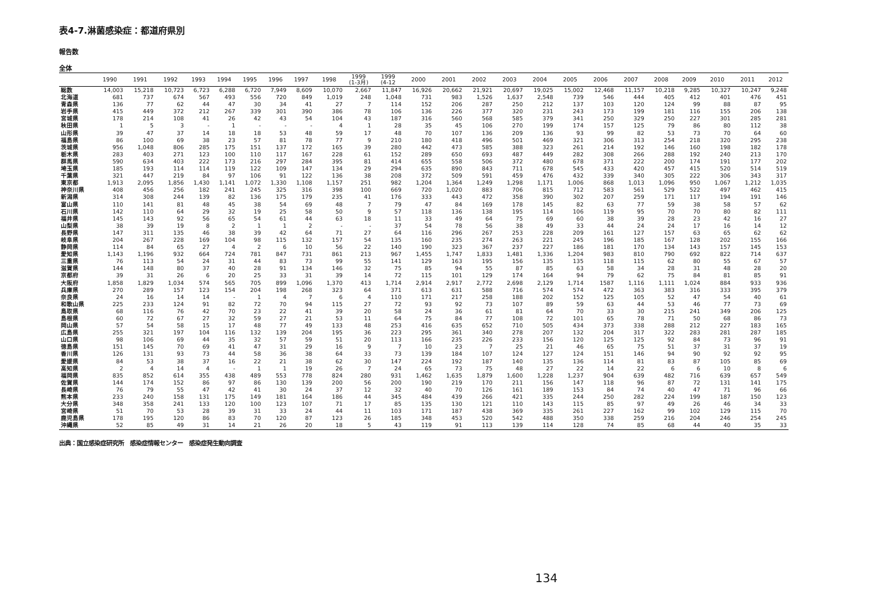表4-7.淋菌感染症：都道府県別
報告数
全体
| | 1990 | 1991 | 1992 | 1993 | 1994 | 1995 | 1996 | 1997 | 1998 | 1999 (1-3月) | 1999 (4-12 | 2000 | 2001 | 2002 | 2003 | 2004 | 2005 | 2006 | 2007 | 2008 | 2009 | 2010 | 2011 | 2012 |
| --- | --- | --- | --- | --- | --- | --- | --- | --- | --- | --- | --- | --- | --- | --- | --- | --- | --- | --- | --- | --- | --- | --- | --- | --- |
| 総数 | 14,003 | 15,218 | 10,723 | 6,723 | 6,288 | 6,720 | 7,949 | 8,609 | 10,070 | 2,667 | 11,847 | 16,926 | 20,662 | 21,921 | 20,697 | 19,025 | 15,002 | 12,468 | 11,157 | 10,218 | 9,285 | 10,327 | 10,247 | 9,248 |
| 北海道 | 681 | 737 | 674 | 567 | 493 | 556 | 720 | 849 | 1,019 | 248 | 1,048 | 731 | 983 | 1,526 | 1,637 | 2,548 | 739 | 546 | 444 | 405 | 412 | 401 | 476 | 451 |
| 青森県 | 136 | 77 | 62 | 44 | 47 | 30 | 34 | 41 | 27 | 7 | 114 | 152 | 206 | 287 | 250 | 212 | 137 | 103 | 120 | 124 | 99 | 88 | 87 | 95 |
| 岩手県 | 415 | 449 | 372 | 212 | 267 | 339 | 301 | 390 | 386 | 78 | 106 | 136 | 226 | 377 | 320 | 231 | 243 | 173 | 199 | 181 | 116 | 155 | 206 | 138 |
| 宮城県 | 178 | 214 | 108 | 41 | 26 | 42 | 43 | 54 | 104 | 43 | 187 | 316 | 560 | 568 | 585 | 379 | 341 | 250 | 329 | 250 | 227 | 301 | 285 | 281 |
| 秋田県 | 1 | 5 | 3 | - | 1 | - | - | - | 4 | 1 | 28 | 35 | 45 | 106 | 270 | 199 | 174 | 157 | 125 | 79 | 86 | 80 | 112 | 38 |
| 山形県 | 39 | 47 | 37 | 14 | 18 | 18 | 53 | 48 | 59 | 17 | 48 | 70 | 107 | 136 | 209 | 136 | 93 | 99 | 82 | 53 | 73 | 70 | 64 | 60 |
| 福島県 | 86 | 100 | 69 | 38 | 23 | 57 | 81 | 78 | 77 | 9 | 210 | 180 | 418 | 496 | 501 | 469 | 321 | 306 | 313 | 254 | 218 | 320 | 295 | 238 |
| 茨城県 | 956 | 1,048 | 806 | 285 | 175 | 151 | 137 | 172 | 165 | 39 | 280 | 442 | 473 | 585 | 388 | 323 | 261 | 214 | 192 | 146 | 160 | 198 | 182 | 178 |
| 栃木県 | 283 | 403 | 271 | 123 | 100 | 110 | 117 | 167 | 228 | 61 | 152 | 289 | 650 | 693 | 487 | 449 | 282 | 308 | 266 | 288 | 192 | 240 | 213 | 170 |
| 群馬県 | 590 | 634 | 403 | 222 | 173 | 216 | 297 | 284 | 395 | 81 | 414 | 655 | 558 | 506 | 372 | 480 | 678 | 371 | 222 | 200 | 174 | 191 | 177 | 202 |
| 埼玉県 | 185 | 193 | 114 | 114 | 119 | 122 | 109 | 147 | 134 | 29 | 294 | 635 | 890 | 843 | 711 | 678 | 545 | 433 | 420 | 457 | 415 | 520 | 514 | 519 |
| 千葉県 | 321 | 447 | 219 | 84 | 97 | 106 | 91 | 122 | 136 | 38 | 208 | 372 | 509 | 591 | 459 | 476 | 432 | 339 | 340 | 305 | 222 | 306 | 343 | 317 |
| 東京都 | 1,913 | 2,095 | 1,856 | 1,430 | 1,141 | 1,072 | 1,330 | 1,108 | 1,157 | 251 | 982 | 1,204 | 1,364 | 1,249 | 1,298 | 1,171 | 1,006 | 868 | 1,013 | 1,096 | 950 | 1,067 | 1,212 | 1,035 |
| 神奈川県 | 408 | 456 | 256 | 182 | 241 | 245 | 325 | 316 | 398 | 100 | 669 | 720 | 1,020 | 883 | 706 | 815 | 712 | 583 | 561 | 529 | 522 | 497 | 462 | 415 |
| 新潟県 | 314 | 308 | 244 | 139 | 82 | 136 | 175 | 179 | 235 | 41 | 176 | 333 | 443 | 472 | 358 | 390 | 302 | 207 | 259 | 171 | 117 | 194 | 191 | 146 |
| 富山県 | 110 | 141 | 81 | 48 | 45 | 38 | 54 | 69 | 48 | 7 | 79 | 47 | 84 | 169 | 178 | 145 | 82 | 63 | 77 | 59 | 38 | 58 | 57 | 62 |
| 石川県 | 142 | 110 | 64 | 29 | 32 | 19 | 25 | 58 | 50 | 9 | 57 | 118 | 136 | 138 | 195 | 114 | 106 | 119 | 95 | 70 | 70 | 80 | 82 | 111 |
| 福井県 | 145 | 143 | 92 | 56 | 65 | 54 | 61 | 44 | 63 | 18 | 11 | 33 | 49 | 64 | 75 | 69 | 60 | 38 | 39 | 28 | 23 | 42 | 16 | 27 |
| 山梨県 | 38 | 39 | 19 | 8 | 2 | 1 | 1 | 2 | - | - | 37 | 54 | 78 | 56 | 38 | 49 | 33 | 44 | 24 | 24 | 17 | 16 | 14 | 12 |
| 長野県 | 147 | 311 | 135 | 46 | 38 | 39 | 42 | 64 | 71 | 27 | 64 | 116 | 296 | 267 | 253 | 228 | 209 | 161 | 127 | 157 | 63 | 65 | 62 | 62 |
| 岐阜県 | 204 | 267 | 228 | 169 | 104 | 98 | 115 | 132 | 157 | 54 | 135 | 160 | 235 | 274 | 263 | 221 | 245 | 196 | 185 | 167 | 128 | 202 | 155 | 166 |
| 静岡県 | 114 | 84 | 65 | 27 | 4 | 2 | 6 | 10 | 56 | 22 | 140 | 190 | 323 | 367 | 237 | 227 | 186 | 181 | 170 | 134 | 143 | 157 | 145 | 153 |
| 愛知県 | 1,143 | 1,196 | 932 | 664 | 724 | 781 | 847 | 731 | 861 | 213 | 967 | 1,455 | 1,747 | 1,833 | 1,481 | 1,336 | 1,204 | 983 | 810 | 790 | 692 | 822 | 714 | 637 |
| 三重県 | 76 | 113 | 54 | 24 | 31 | 44 | 83 | 73 | 99 | 55 | 141 | 129 | 163 | 195 | 156 | 135 | 135 | 118 | 115 | 62 | 80 | 55 | 67 | 57 |
| 滋賀県 | 144 | 148 | 80 | 37 | 40 | 28 | 91 | 134 | 146 | 32 | 75 | 85 | 94 | 55 | 87 | 85 | 63 | 58 | 34 | 28 | 31 | 48 | 28 | 20 |
| 京都府 | 39 | 31 | 26 | 6 | 20 | 25 | 33 | 31 | 39 | 14 | 72 | 115 | 101 | 129 | 174 | 164 | 94 | 79 | 62 | 75 | 84 | 81 | 85 | 91 |
| 大阪府 | 1,858 | 1,829 | 1,034 | 574 | 565 | 705 | 899 | 1,096 | 1,370 | 413 | 1,714 | 2,914 | 2,917 | 2,772 | 2,698 | 2,129 | 1,714 | 1587 | 1,116 | 1,111 | 1,024 | 884 | 933 | 936 |
| 兵庫県 | 270 | 289 | 157 | 123 | 154 | 204 | 198 | 268 | 323 | 64 | 371 | 613 | 631 | 588 | 716 | 574 | 574 | 472 | 363 | 383 | 316 | 333 | 395 | 379 |
| 奈良県 | 24 | 16 | 14 | 14 | - | 1 | 4 | 7 | 6 | 4 | 110 | 171 | 217 | 258 | 188 | 202 | 152 | 125 | 105 | 52 | 47 | 54 | 40 | 61 |
| 和歌山県 | 225 | 233 | 124 | 91 | 82 | 72 | 70 | 94 | 115 | 27 | 72 | 93 | 92 | 73 | 107 | 89 | 59 | 63 | 44 | 53 | 46 | 77 | 73 | 69 |
| 鳥取県 | 68 | 116 | 76 | 42 | 70 | 23 | 22 | 41 | 39 | 20 | 58 | 24 | 36 | 61 | 81 | 64 | 70 | 33 | 30 | 215 | 241 | 349 | 206 | 125 |
| 島根県 | 60 | 72 | 67 | 27 | 32 | 59 | 27 | 21 | 53 | 11 | 64 | 75 | 84 | 77 | 108 | 72 | 101 | 65 | 78 | 71 | 50 | 68 | 86 | 73 |
| 岡山県 | 57 | 54 | 58 | 15 | 17 | 48 | 77 | 49 | 133 | 48 | 253 | 416 | 635 | 652 | 710 | 505 | 434 | 373 | 338 | 288 | 212 | 227 | 183 | 165 |
| 広島県 | 255 | 321 | 197 | 104 | 116 | 132 | 139 | 204 | 195 | 36 | 223 | 295 | 361 | 340 | 278 | 207 | 132 | 204 | 317 | 322 | 283 | 281 | 287 | 185 |
| 山口県 | 98 | 106 | 69 | 44 | 35 | 32 | 57 | 59 | 51 | 20 | 113 | 166 | 235 | 226 | 233 | 156 | 120 | 125 | 125 | 92 | 84 | 73 | 96 | 91 |
| 徳島県 | 151 | 145 | 70 | 69 | 41 | 47 | 31 | 29 | 16 | 9 | 7 | 10 | 23 | 7 | 25 | 21 | 46 | 65 | 75 | 51 | 37 | 31 | 37 | 19 |
| 香川県 | 126 | 131 | 93 | 73 | 44 | 58 | 36 | 38 | 64 | 33 | 73 | 139 | 184 | 107 | 124 | 127 | 124 | 151 | 146 | 94 | 90 | 92 | 92 | 95 |
| 愛媛県 | 84 | 53 | 38 | 37 | 16 | 22 | 21 | 38 | 62 | 30 | 147 | 224 | 192 | 187 | 140 | 135 | 136 | 114 | 81 | 83 | 87 | 105 | 85 | 69 |
| 高知県 | 2 | 4 | 14 | 4 | - | 1 | 1 | 19 | 26 | 7 | 24 | 65 | 73 | 75 | 48 | 27 | 22 | 14 | 22 | 6 | 6 | 10 | 8 | 6 |
| 福岡県 | 835 | 852 | 614 | 355 | 438 | 489 | 553 | 778 | 824 | 280 | 931 | 1,462 | 1,635 | 1,879 | 1,600 | 1,228 | 1,237 | 904 | 639 | 482 | 716 | 639 | 657 | 549 |
| 佐賀県 | 144 | 174 | 152 | 86 | 97 | 86 | 130 | 139 | 200 | 56 | 200 | 190 | 219 | 170 | 211 | 156 | 147 | 118 | 96 | 87 | 72 | 131 | 141 | 175 |
| 長崎県 | 76 | 79 | 55 | 47 | 42 | 41 | 30 | 24 | 37 | 12 | 32 | 40 | 70 | 126 | 161 | 189 | 153 | 84 | 74 | 40 | 47 | 71 | 96 | 66 |
| 熊本県 | 233 | 240 | 158 | 131 | 175 | 149 | 181 | 164 | 186 | 44 | 345 | 484 | 439 | 266 | 421 | 335 | 244 | 250 | 282 | 224 | 199 | 187 | 150 | 123 |
| 大分県 | 348 | 358 | 241 | 133 | 120 | 100 | 123 | 107 | 71 | 17 | 85 | 135 | 130 | 121 | 110 | 143 | 115 | 85 | 97 | 49 | 26 | 46 | 34 | 33 |
| 宮崎県 | 51 | 70 | 53 | 28 | 39 | 31 | 33 | 24 | 44 | 11 | 103 | 171 | 187 | 438 | 369 | 335 | 261 | 227 | 162 | 99 | 102 | 129 | 115 | 70 |
| 鹿児島県 | 178 | 195 | 120 | 86 | 83 | 70 | 120 | 87 | 123 | 26 | 185 | 348 | 453 | 520 | 542 | 488 | 350 | 338 | 259 | 216 | 204 | 246 | 254 | 245 |
| 沖縄県 | 52 | 85 | 49 | 31 | 14 | 21 | 26 | 20 | 18 | 5 | 43 | 119 | 91 | 113 | 139 | 114 | 128 | 74 | 85 | 68 | 44 | 40 | 35 | 33 |
出典：国立感染症研究所　感染症情報センター　感染症発生動向調査
134